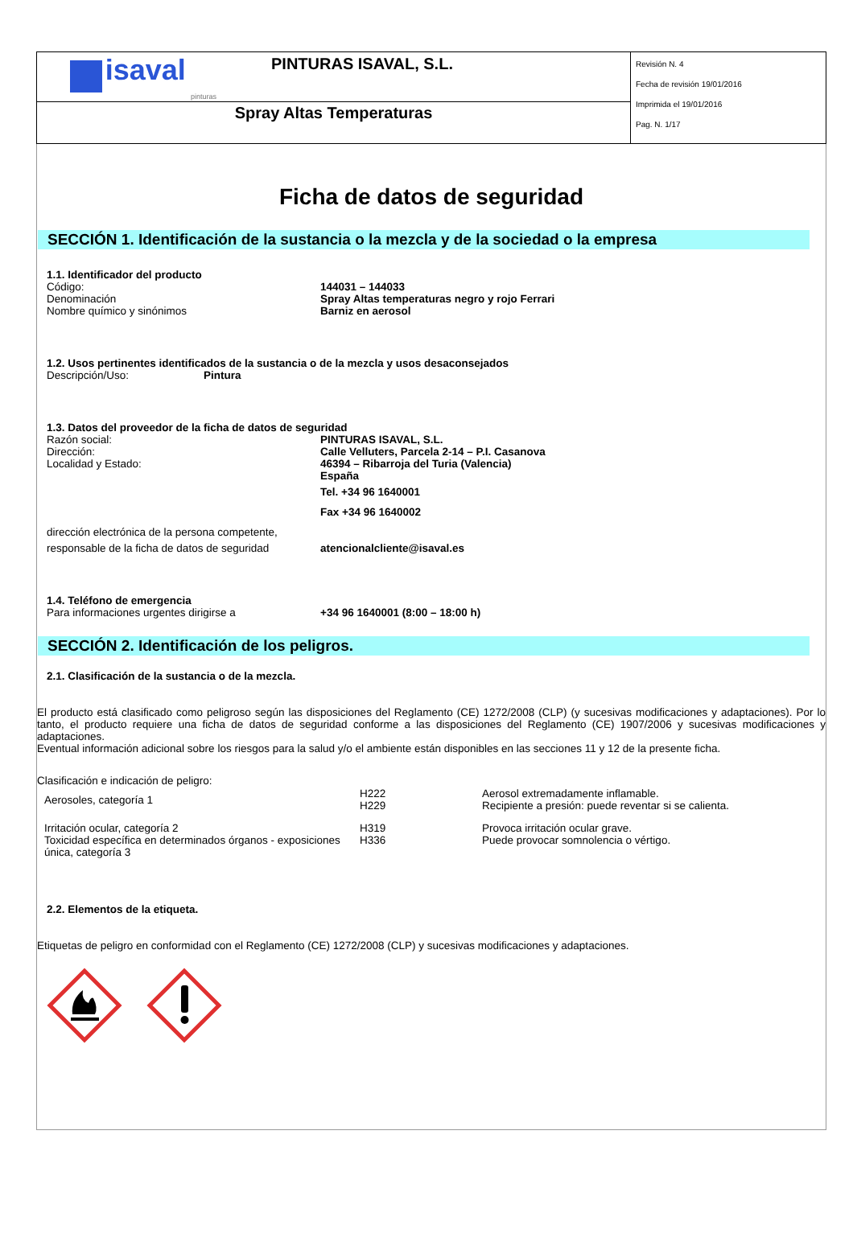| isaval pinturas PINTURAS ISAVAL, S.L. | Revisión N. 4 Fecha de revisión 19/01/2016 Imprimida el 19/01/2016 Pag. N. 1/17 |
| Spray Altas Temperaturas | |
Ficha de datos de seguridad
SECCIÓN 1. Identificación de la sustancia o la mezcla y de la sociedad o la empresa
1.1. Identificador del producto
Código: 144031 – 144033
Denominación Spray Altas temperaturas negro y rojo Ferrari
Nombre químico y sinónimos Barniz en aerosol
1.2. Usos pertinentes identificados de la sustancia o de la mezcla y usos desaconsejados
Descripción/Uso: Pintura
1.3. Datos del proveedor de la ficha de datos de seguridad
Razón social: PINTURAS ISAVAL, S.L.
Dirección: Calle Velluters, Parcela 2-14 – P.I. Casanova
Localidad y Estado: 46394 – Ribarroja del Turia (Valencia)
España
Tel. +34 96 1640001
Fax +34 96 1640002
dirección electrónica de la persona competente,
responsable de la ficha de datos de seguridad
atencionalcliente@isaval.es
1.4. Teléfono de emergencia
Para informaciones urgentes dirigirse a +34 96 1640001 (8:00 – 18:00 h)
SECCIÓN 2. Identificación de los peligros.
2.1. Clasificación de la sustancia o de la mezcla.
El producto está clasificado como peligroso según las disposiciones del Reglamento (CE) 1272/2008 (CLP) (y sucesivas modificaciones y adaptaciones). Por lo tanto, el producto requiere una ficha de datos de seguridad conforme a las disposiciones del Reglamento (CE) 1907/2006 y sucesivas modificaciones y adaptaciones.
Eventual información adicional sobre los riesgos para la salud y/o el ambiente están disponibles en las secciones 11 y 12 de la presente ficha.
Clasificación e indicación de peligro:
| Aerosoles, categoría 1 | H222 H229 | Aerosol extremadamente inflamable. Recipiente a presión: puede reventar si se calienta. |
| Irritación ocular, categoría 2 Toxicidad específica en determinados órganos - exposiciones única, categoría 3 | H319 H336 | Provoca irritación ocular grave. Puede provocar somnolencia o vértigo. |
2.2. Elementos de la etiqueta.
Etiquetas de peligro en conformidad con el Reglamento (CE) 1272/2008 (CLP) y sucesivas modificaciones y adaptaciones.